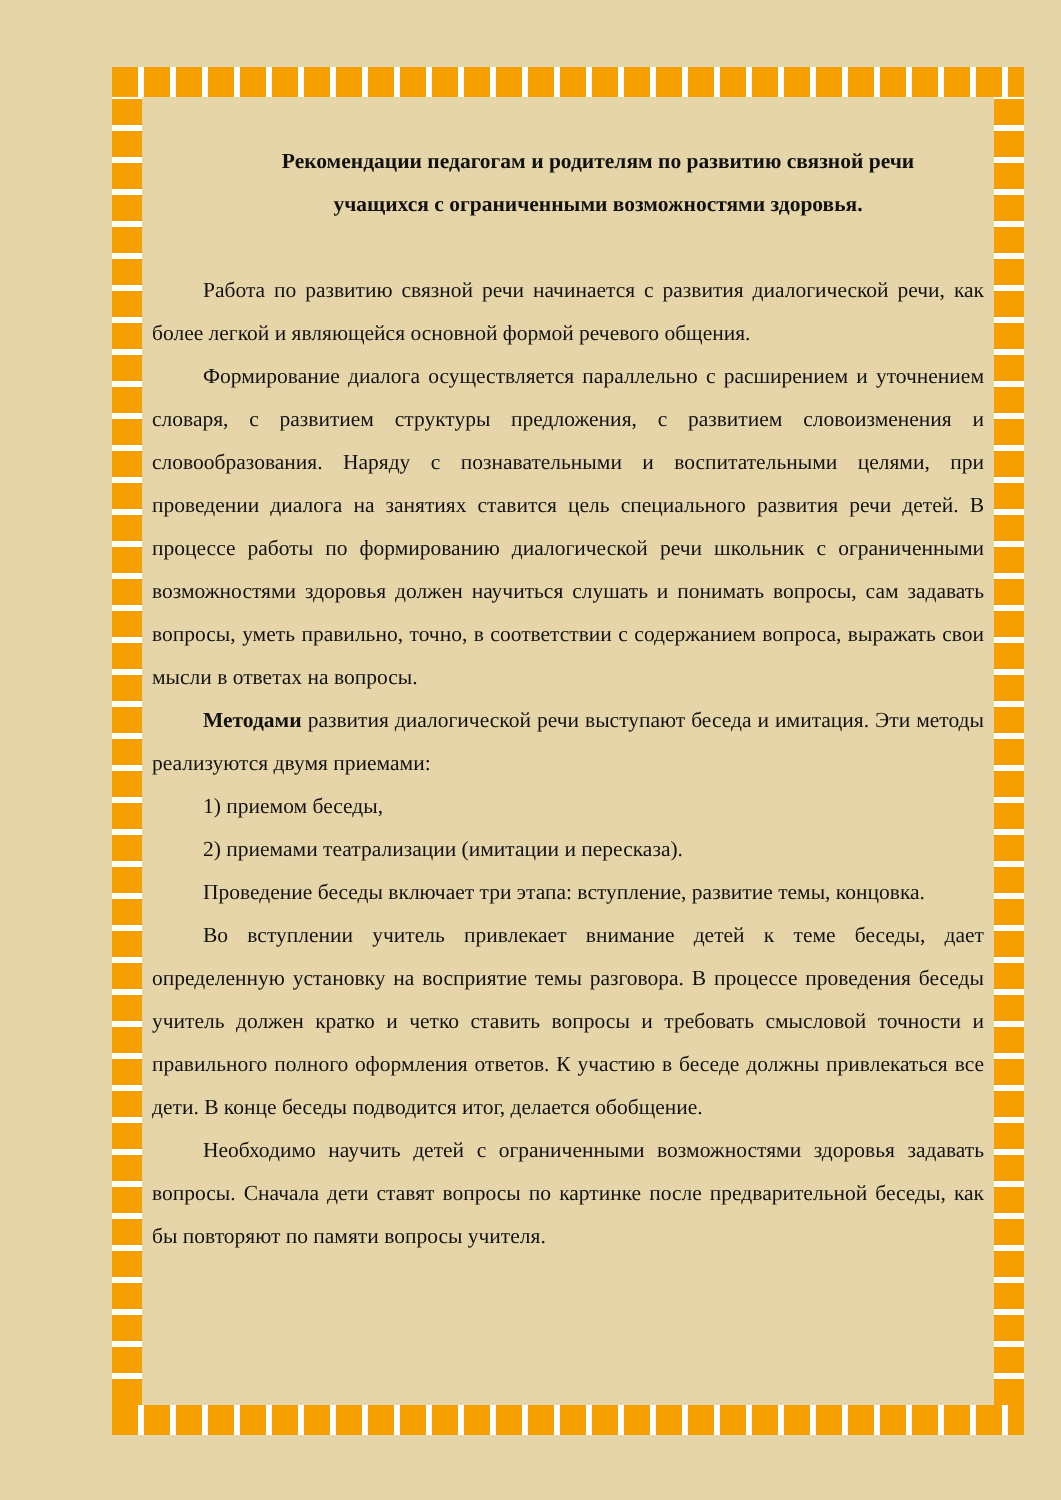Рекомендации педагогам и родителям по развитию связной речи
учащихся с ограниченными возможностями здоровья.
Работа по развитию связной речи начинается с развития диалогической речи, как более легкой и являющейся основной формой речевого общения.
Формирование диалога осуществляется параллельно с расширением и уточнением словаря, с развитием структуры предложения, с развитием словоизменения и словообразования. Наряду с познавательными и воспитательными целями, при проведении диалога на занятиях ставится цель специального развития речи детей. В процессе работы по формированию диалогической речи школьник с ограниченными возможностями здоровья должен научиться слушать и понимать вопросы, сам задавать вопросы, уметь правильно, точно, в соответствии с содержанием вопроса, выражать свои мысли в ответах на вопросы.
Методами развития диалогической речи выступают беседа и имитация. Эти методы реализуются двумя приемами:
1) приемом беседы,
2) приемами театрализации (имитации и пересказа).
Проведение беседы включает три этапа: вступление, развитие темы, концовка.
Во вступлении учитель привлекает внимание детей к теме беседы, дает определенную установку на восприятие темы разговора. В процессе проведения беседы учитель должен кратко и четко ставить вопросы и требовать смысловой точности и правильного полного оформления ответов. К участию в беседе должны привлекаться все дети. В конце беседы подводится итог, делается обобщение.
Необходимо научить детей с ограниченными возможностями здоровья задавать вопросы. Сначала дети ставят вопросы по картинке после предварительной беседы, как бы повторяют по памяти вопросы учителя.